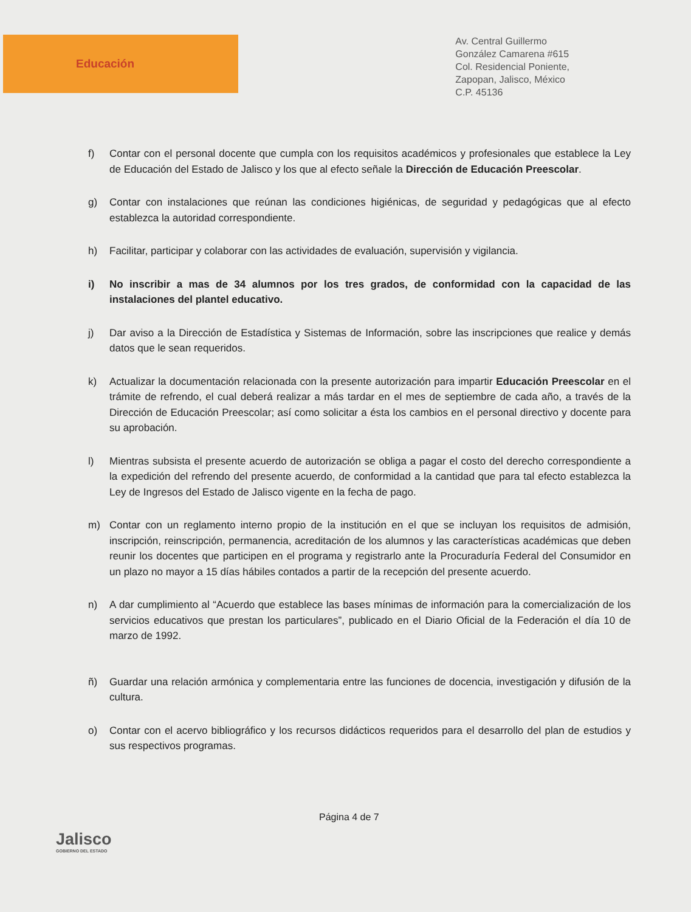Educación
Av. Central Guillermo
González Camarena #615
Col. Residencial Poniente,
Zapopan, Jalisco, México
C.P. 45136
f) Contar con el personal docente que cumpla con los requisitos académicos y profesionales que establece la Ley de Educación del Estado de Jalisco y los que al efecto señale la Dirección de Educación Preescolar.
g) Contar con instalaciones que reúnan las condiciones higiénicas, de seguridad y pedagógicas que al efecto establezca la autoridad correspondiente.
h) Facilitar, participar y colaborar con las actividades de evaluación, supervisión y vigilancia.
i) No inscribir a mas de 34 alumnos por los tres grados, de conformidad con la capacidad de las instalaciones del plantel educativo.
j) Dar aviso a la Dirección de Estadística y Sistemas de Información, sobre las inscripciones que realice y demás datos que le sean requeridos.
k) Actualizar la documentación relacionada con la presente autorización para impartir Educación Preescolar en el trámite de refrendo, el cual deberá realizar a más tardar en el mes de septiembre de cada año, a través de la Dirección de Educación Preescolar; así como solicitar a ésta los cambios en el personal directivo y docente para su aprobación.
l) Mientras subsista el presente acuerdo de autorización se obliga a pagar el costo del derecho correspondiente a la expedición del refrendo del presente acuerdo, de conformidad a la cantidad que para tal efecto establezca la Ley de Ingresos del Estado de Jalisco vigente en la fecha de pago.
m) Contar con un reglamento interno propio de la institución en el que se incluyan los requisitos de admisión, inscripción, reinscripción, permanencia, acreditación de los alumnos y las características académicas que deben reunir los docentes que participen en el programa y registrarlo ante la Procuraduría Federal del Consumidor en un plazo no mayor a 15 días hábiles contados a partir de la recepción del presente acuerdo.
n) A dar cumplimiento al “Acuerdo que establece las bases mínimas de información para la comercialización de los servicios educativos que prestan los particulares”, publicado en el Diario Oficial de la Federación el día 10 de marzo de 1992.
ñ) Guardar una relación armónica y complementaria entre las funciones de docencia, investigación y difusión de la cultura.
o) Contar con el acervo bibliográfico y los recursos didácticos requeridos para el desarrollo del plan de estudios y sus respectivos programas.
Jalisco
GOBIERNO DEL ESTADO
Página 4 de 7